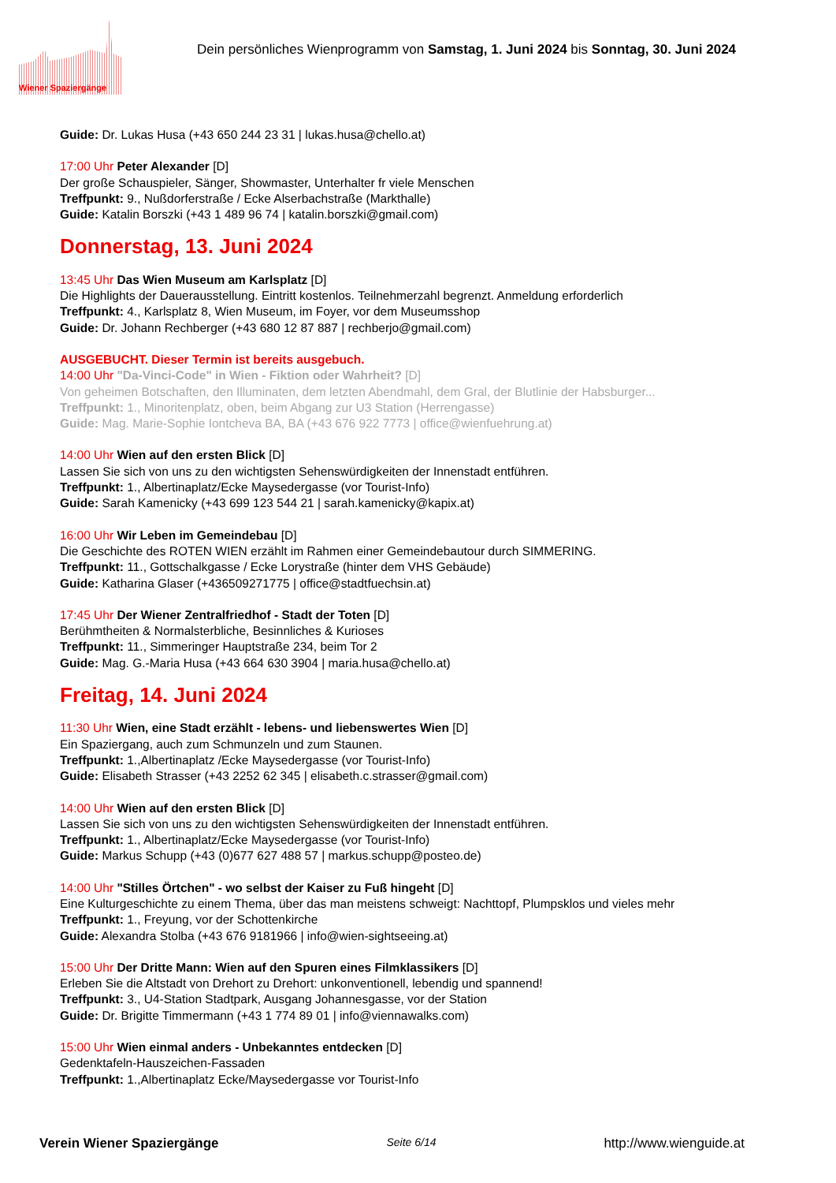Dein persönliches Wienprogramm von Samstag, 1. Juni 2024 bis Sonntag, 30. Juni 2024
Wiener Spaziergänge
Guide: Dr. Lukas Husa (+43 650 244 23 31 | lukas.husa@chello.at)
17:00 Uhr Peter Alexander [D]
Der große Schauspieler, Sänger, Showmaster, Unterhalter fr viele Menschen
Treffpunkt: 9., Nußdorferstraße / Ecke Alserbachstraße (Markthalle)
Guide: Katalin Borszki (+43 1 489 96 74 | katalin.borszki@gmail.com)
Donnerstag, 13. Juni 2024
13:45 Uhr Das Wien Museum am Karlsplatz [D]
Die Highlights der Dauerausstellung. Eintritt kostenlos. Teilnehmerzahl begrenzt. Anmeldung erforderlich
Treffpunkt: 4., Karlsplatz 8, Wien Museum, im Foyer, vor dem Museumsshop
Guide: Dr. Johann Rechberger (+43 680 12 87 887 | rechberjo@gmail.com)
AUSGEBUCHT. Dieser Termin ist bereits ausgebuch.
14:00 Uhr "Da-Vinci-Code" in Wien - Fiktion oder Wahrheit? [D]
Von geheimen Botschaften, den Illuminaten, dem letzten Abendmahl, dem Gral, der Blutlinie der Habsburger...
Treffpunkt: 1., Minoritenplatz, oben, beim Abgang zur U3 Station (Herrengasse)
Guide: Mag. Marie-Sophie Iontcheva BA, BA (+43 676 922 7773 | office@wienfuehrung.at)
14:00 Uhr Wien auf den ersten Blick [D]
Lassen Sie sich von uns zu den wichtigsten Sehenswürdigkeiten der Innenstadt entführen.
Treffpunkt: 1., Albertinaplatz/Ecke Maysedergasse (vor Tourist-Info)
Guide: Sarah Kamenicky (+43 699 123 544 21 | sarah.kamenicky@kapix.at)
16:00 Uhr Wir Leben im Gemeindebau [D]
Die Geschichte des ROTEN WIEN erzählt im Rahmen einer Gemeindebautour durch SIMMERING.
Treffpunkt: 11., Gottschalkgasse / Ecke Lorystraße (hinter dem VHS Gebäude)
Guide: Katharina Glaser (+436509271775 | office@stadtfuechsin.at)
17:45 Uhr Der Wiener Zentralfriedhof - Stadt der Toten [D]
Berühmtheiten & Normalsterbliche, Besinnliches & Kurioses
Treffpunkt: 11., Simmeringer Hauptstraße 234, beim Tor 2
Guide: Mag. G.-Maria Husa (+43 664 630 3904 | maria.husa@chello.at)
Freitag, 14. Juni 2024
11:30 Uhr Wien, eine Stadt erzählt - lebens- und liebenswertes Wien [D]
Ein Spaziergang, auch zum Schmunzeln und zum Staunen.
Treffpunkt: 1.,Albertinaplatz /Ecke Maysedergasse (vor Tourist-Info)
Guide: Elisabeth Strasser (+43 2252 62 345 | elisabeth.c.strasser@gmail.com)
14:00 Uhr Wien auf den ersten Blick [D]
Lassen Sie sich von uns zu den wichtigsten Sehenswürdigkeiten der Innenstadt entführen.
Treffpunkt: 1., Albertinaplatz/Ecke Maysedergasse (vor Tourist-Info)
Guide: Markus Schupp (+43 (0)677 627 488 57 | markus.schupp@posteo.de)
14:00 Uhr "Stilles Örtchen" - wo selbst der Kaiser zu Fuß hingeht [D]
Eine Kulturgeschichte zu einem Thema, über das man meistens schweigt: Nachttopf, Plumpsklos und vieles mehr
Treffpunkt: 1., Freyung, vor der Schottenkirche
Guide: Alexandra Stolba (+43 676 9181966 | info@wien-sightseeing.at)
15:00 Uhr Der Dritte Mann: Wien auf den Spuren eines Filmklassikers [D]
Erleben Sie die Altstadt von Drehort zu Drehort: unkonventionell, lebendig und spannend!
Treffpunkt: 3., U4-Station Stadtpark, Ausgang Johannesgasse, vor der Station
Guide: Dr. Brigitte Timmermann (+43 1 774 89 01 | info@viennawalks.com)
15:00 Uhr Wien einmal anders - Unbekanntes entdecken [D]
Gedenktafeln-Hauszeichen-Fassaden
Treffpunkt: 1.,Albertinaplatz Ecke/Maysedergasse vor Tourist-Info
Verein Wiener Spaziergänge Seite 6/14 http://www.wienguide.at